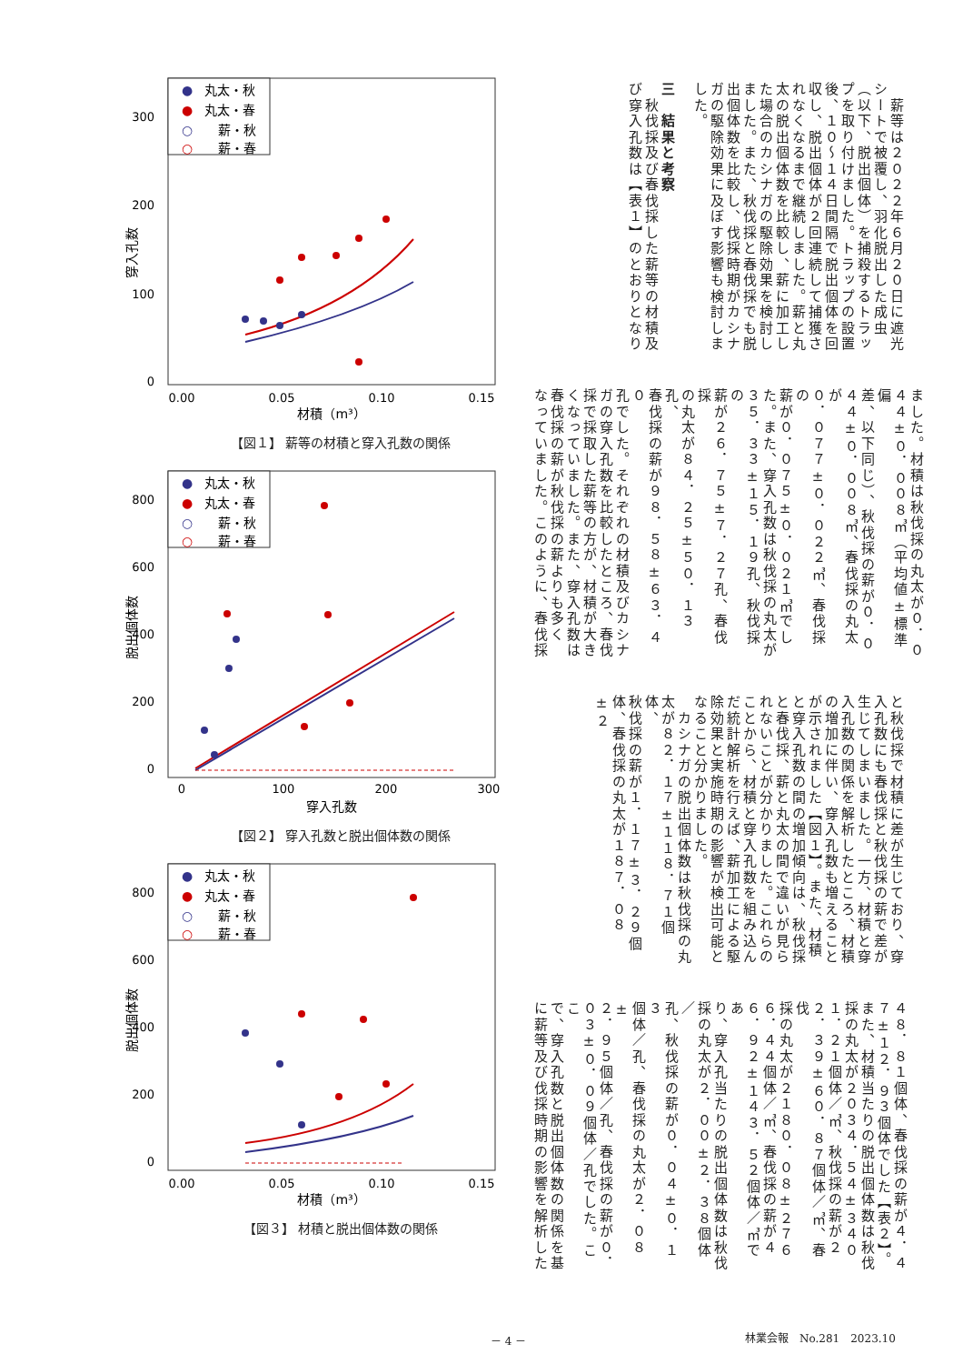0
100
200
300
0.00
0.05
0.10
0.15
材積（m³）
穿入孔数
●
丸太・秋
●
丸太・春
○
薪・秋
○
薪・春
【図１】 薪等の材積と穿入孔数の関係
0
200
400
600
800
0
100
200
300
穿入孔数
脱出個体数
●
丸太・秋
●
丸太・春
○
薪・秋
○
薪・春
【図２】 穿入孔数と脱出個体数の関係
0
200
400
600
800
0.00
0.05
0.10
0.15
材積（m³）
脱出個体数
●
丸太・秋
●
丸太・春
○
薪・秋
○
薪・春
【図３】 材積と脱出個体数の関係
　薪等は２０２２年６月２０日に遮光
シートで被覆し、羽化脱出した成虫
（以下、脱出個体）を捕殺するトラッ
プを取り付けました。トラップの設置
後、１０～１４日間隔で脱出個体を回
収し、脱出個体が２回連続して捕獲さ
れなくなるまで継続しました。薪と丸
太の脱出個体数を比較し、薪に加工し
た場合のカシナガの駆除効果を検討し
ました。また、秋伐採と春伐採でも脱
出個体数を比較し、伐採時期がカシナ
ガの駆除効果に及ぼす影響も検討しま
した。
　
三　結果と考察
　秋伐採及び春伐採した薪等の材積及
び穿入孔数は【表１】のとおりとなり
ました。材積は秋伐採の丸太が０．０
４４±０．００８㎥（平均値±標準偏
差、以下同じ）、秋伐採の薪が０．０
４４±０．００８㎥、春伐採の丸太が
０．０７７±０．０２２㎥、春伐採の
薪が０．０７５±０．０２１㎥でし
た。また、穿入孔数は秋伐採の丸太が
３５．３３±１５．１９孔、秋伐採の
薪が２６．７５±７．２７孔、春伐採
の丸太が８４．２５±５０．１３孔、
春伐採の薪が９８．５８±６３．４０
孔でした。それぞれの材積及びカシナ
ガの穿入孔数を比較したところ、春伐
採で採取した薪等の方が、材積が大き
くなっていました。また、穿入孔数は
春伐採の薪が秋伐採の薪よりも多く
なっていました。このように、春伐採
と秋伐採で材積に差が生じており、穿
入孔数にも春伐採と秋伐採の薪で差が
生じてしまいました。一方、材積と穿
入孔数の関係を解析したところ、材積
の増加に伴い、穿入孔数も増えること
が示されました【図１】。また、材積
と穿入孔数の間の増加傾向は、秋伐採
と春伐採、薪と丸太の間で違いが見ら
れないことが分かりました。これらの
ことから、材積と穿入孔数を組み込ん
だ統計解析を行えば、薪加工による駆
除効果と実施時期の影響が検出可能と
なること分かりました。
　カシナガの脱出個体数は秋伐採の丸
太が８２．１７±１１８．７１個体、
秋伐採の薪が１．１７±３．２９個
体、春伐採の丸太が１８７．０８±２
４８．８１個体、春伐採の薪が４．４
７±１２．９３個体でした【表２】。
また、材積当たりの脱出個体数は秋伐
採の丸太が２０３４．５４±３４０
１．２１個体／㎥、秋伐採の薪が２
２．３９±６０．８７個体／㎥、春伐
採の丸太が２１８０．０８±２７６
６．４４個体／㎥、春伐採の薪が４
６．９２±１４３．５２個体／㎥であ
り、穿入孔当たりの脱出個体数は秋伐
採の丸太が２．００±２．３８個体／
孔、秋伐採の薪が０．０４±０．１３
個体／孔、春伐採の丸太が２．０８±
２．９５個体／孔、春伐採の薪が０．
０３±０．０９個体／孔でした。ここ
で、穿入孔数と脱出個体数の関係を基
に薪等及び伐採時期の影響を解析した
－ 4 － 林業会報　No.281　2023.10